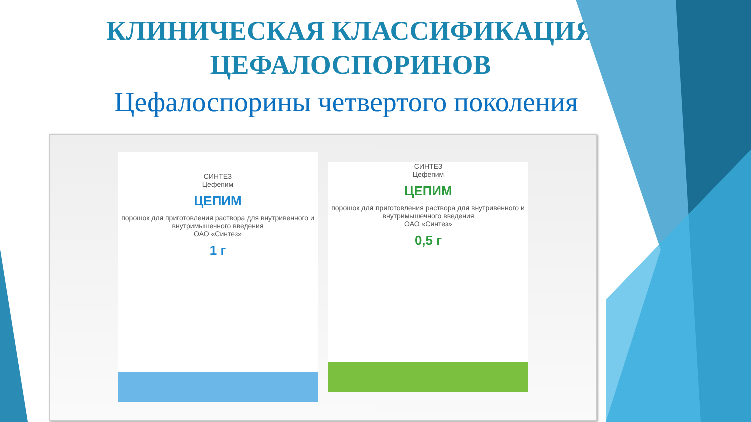КЛИНИЧЕСКАЯ КЛАССИФИКАЦИЯ
ЦЕФАЛОСПОРИНОВ
Цефалоспорины четвертого поколения
СИНТЕЗ
Цефепим
ЦЕПИМ
порошок для приготовления раствора для внутривенного и внутримышечного введения
ОАО «Синтез»
1 г
СИНТЕЗ
Цефепим
ЦЕПИМ
порошок для приготовления раствора для внутривенного и внутримышечного введения
ОАО «Синтез»
0,5 г